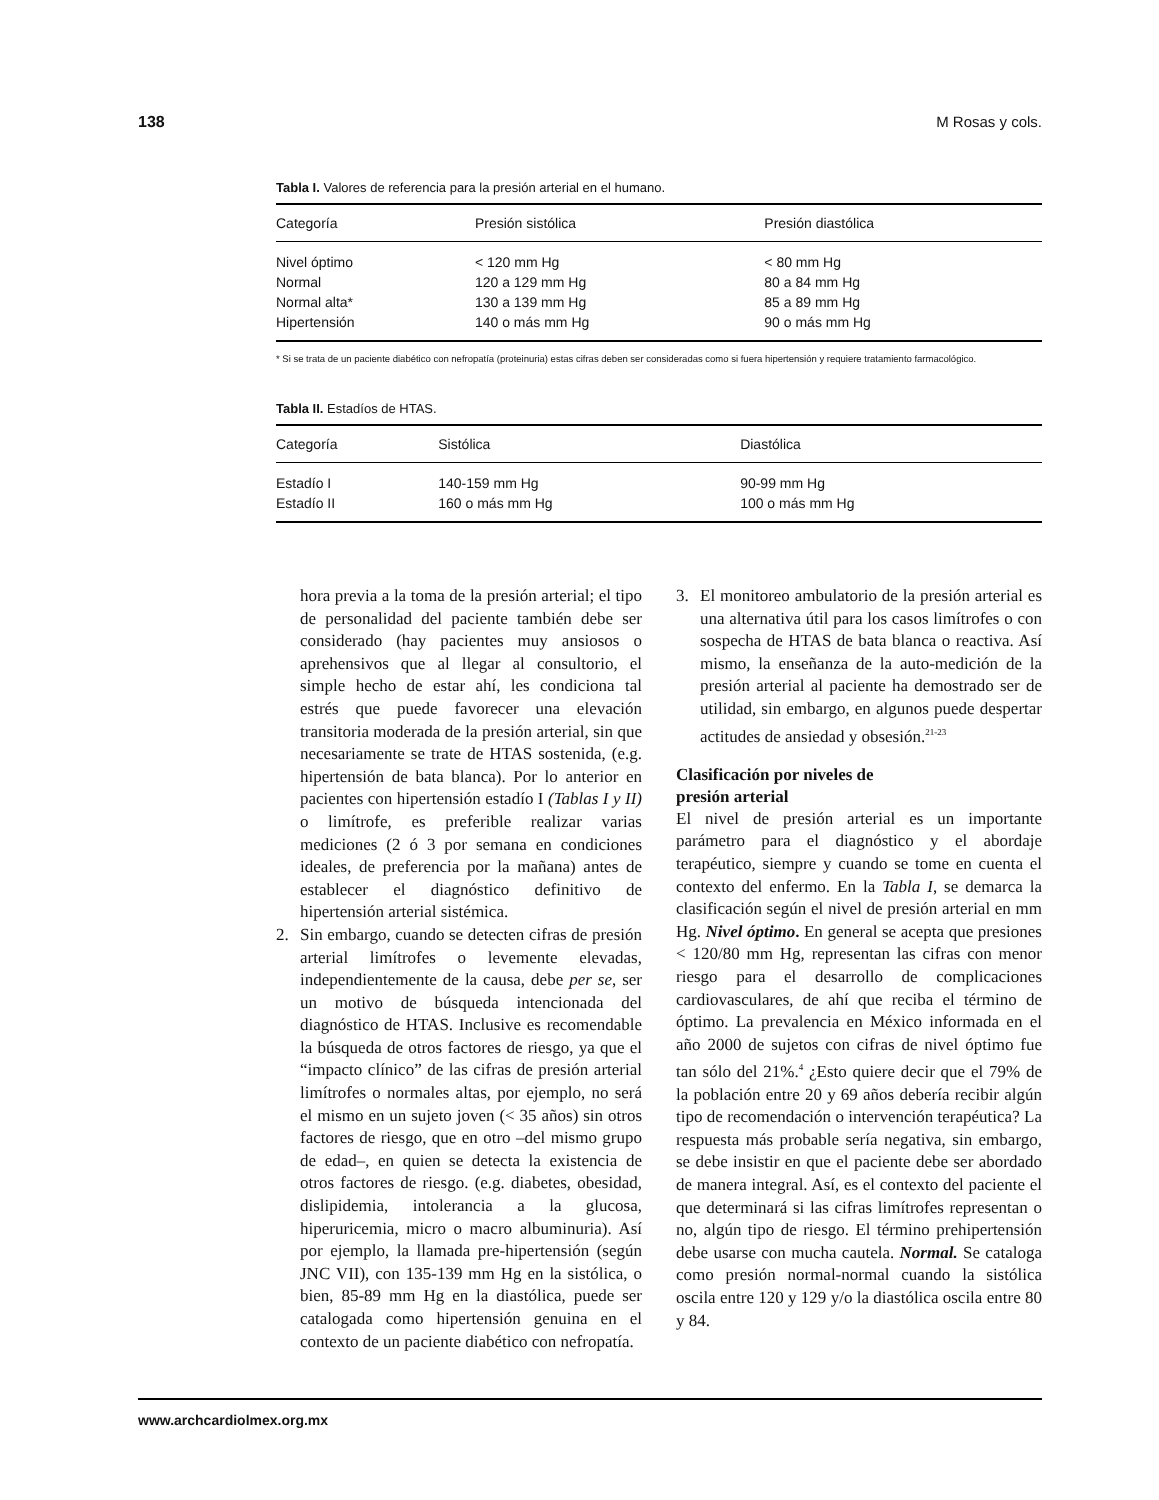138 M Rosas y cols.
Tabla I. Valores de referencia para la presión arterial en el humano.
| Categoría | Presión sistólica | Presión diastólica |
| --- | --- | --- |
| Nivel óptimo | < 120 mm Hg | < 80 mm Hg |
| Normal | 120 a 129 mm Hg | 80 a 84 mm Hg |
| Normal alta* | 130 a 139 mm Hg | 85 a 89 mm Hg |
| Hipertensión | 140 o más mm Hg | 90 o más mm Hg |
* Si se trata de un paciente diabético con nefropatía (proteinuria) estas cifras deben ser consideradas como si fuera hipertensión y requiere tratamiento farmacológico.
Tabla II. Estadíos de HTAS.
| Categoría | Sistólica | Diastólica |
| --- | --- | --- |
| Estadío I | 140-159 mm Hg | 90-99 mm Hg |
| Estadío II | 160 o más mm Hg | 100 o más mm Hg |
hora previa a la toma de la presión arterial; el tipo de personalidad del paciente también debe ser considerado (hay pacientes muy ansiosos o aprehensivos que al llegar al consultorio, el simple hecho de estar ahí, les condiciona tal estrés que puede favorecer una elevación transitoria moderada de la presión arterial, sin que necesariamente se trate de HTAS sostenida, (e.g. hipertensión de bata blanca). Por lo anterior en pacientes con hipertensión estadío I (Tablas I y II) o limítrofe, es preferible realizar varias mediciones (2 ó 3 por semana en condiciones ideales, de preferencia por la mañana) antes de establecer el diagnóstico definitivo de hipertensión arterial sistémica.
2. Sin embargo, cuando se detecten cifras de presión arterial limítrofes o levemente elevadas, independientemente de la causa, debe per se, ser un motivo de búsqueda intencionada del diagnóstico de HTAS. Inclusive es recomendable la búsqueda de otros factores de riesgo, ya que el “impacto clínico” de las cifras de presión arterial limítrofes o normales altas, por ejemplo, no será el mismo en un sujeto joven (< 35 años) sin otros factores de riesgo, que en otro –del mismo grupo de edad–, en quien se detecta la existencia de otros factores de riesgo. (e.g. diabetes, obesidad, dislipidemia, intolerancia a la glucosa, hiperuricemia, micro o macro albuminuria). Así por ejemplo, la llamada pre-hipertensión (según JNC VII), con 135-139 mm Hg en la sistólica, o bien, 85-89 mm Hg en la diastólica, puede ser catalogada como hipertensión genuina en el contexto de un paciente diabético con nefropatía.
3. El monitoreo ambulatorio de la presión arterial es una alternativa útil para los casos limítrofes o con sospecha de HTAS de bata blanca o reactiva. Así mismo, la enseñanza de la auto-medición de la presión arterial al paciente ha demostrado ser de utilidad, sin embargo, en algunos puede despertar actitudes de ansiedad y obsesión.<sup>21-23</sup>
Clasificación por niveles de
presión arterial
El nivel de presión arterial es un importante parámetro para el diagnóstico y el abordaje terapéutico, siempre y cuando se tome en cuenta el contexto del enfermo. En la Tabla I, se demarca la clasificación según el nivel de presión arterial en mm Hg. Nivel óptimo. En general se acepta que presiones < 120/80 mm Hg, representan las cifras con menor riesgo para el desarrollo de complicaciones cardiovasculares, de ahí que reciba el término de óptimo. La prevalencia en México informada en el año 2000 de sujetos con cifras de nivel óptimo fue tan sólo del 21%.<sup>4</sup> ¿Esto quiere decir que el 79% de la población entre 20 y 69 años debería recibir algún tipo de recomendación o intervención terapéutica? La respuesta más probable sería negativa, sin embargo, se debe insistir en que el paciente debe ser abordado de manera integral. Así, es el contexto del paciente el que determinará si las cifras limítrofes representan o no, algún tipo de riesgo. El término prehipertensión debe usarse con mucha cautela. Normal. Se cataloga como presión normal-normal cuando la sistólica oscila entre 120 y 129 y/o la diastólica oscila entre 80 y 84.
www.archcardiolmex.org.mx